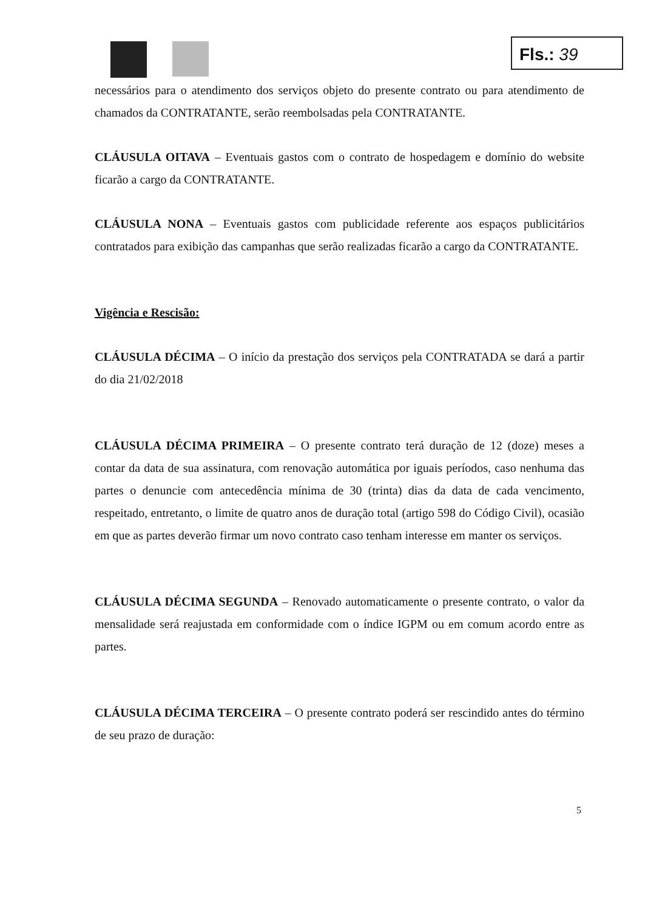Fls.: 39
necessários para o atendimento dos serviços objeto do presente contrato ou para atendimento de chamados da CONTRATANTE, serão reembolsadas pela CONTRATANTE.
CLÁUSULA OITAVA – Eventuais gastos com o contrato de hospedagem e domínio do website ficarão a cargo da CONTRATANTE.
CLÁUSULA NONA – Eventuais gastos com publicidade referente aos espaços publicitários contratados para exibição das campanhas que serão realizadas ficarão a cargo da CONTRATANTE.
Vigência e Rescisão:
CLÁUSULA DÉCIMA – O início da prestação dos serviços pela CONTRATADA se dará a partir do dia 21/02/2018
CLÁUSULA DÉCIMA PRIMEIRA – O presente contrato terá duração de 12 (doze) meses a contar da data de sua assinatura, com renovação automática por iguais períodos, caso nenhuma das partes o denuncie com antecedência mínima de 30 (trinta) dias da data de cada vencimento, respeitado, entretanto, o limite de quatro anos de duração total (artigo 598 do Código Civil), ocasião em que as partes deverão firmar um novo contrato caso tenham interesse em manter os serviços.
CLÁUSULA DÉCIMA SEGUNDA – Renovado automaticamente o presente contrato, o valor da mensalidade será reajustada em conformidade com o índice IGPM ou em comum acordo entre as partes.
CLÁUSULA DÉCIMA TERCEIRA – O presente contrato poderá ser rescindido antes do término de seu prazo de duração:
5